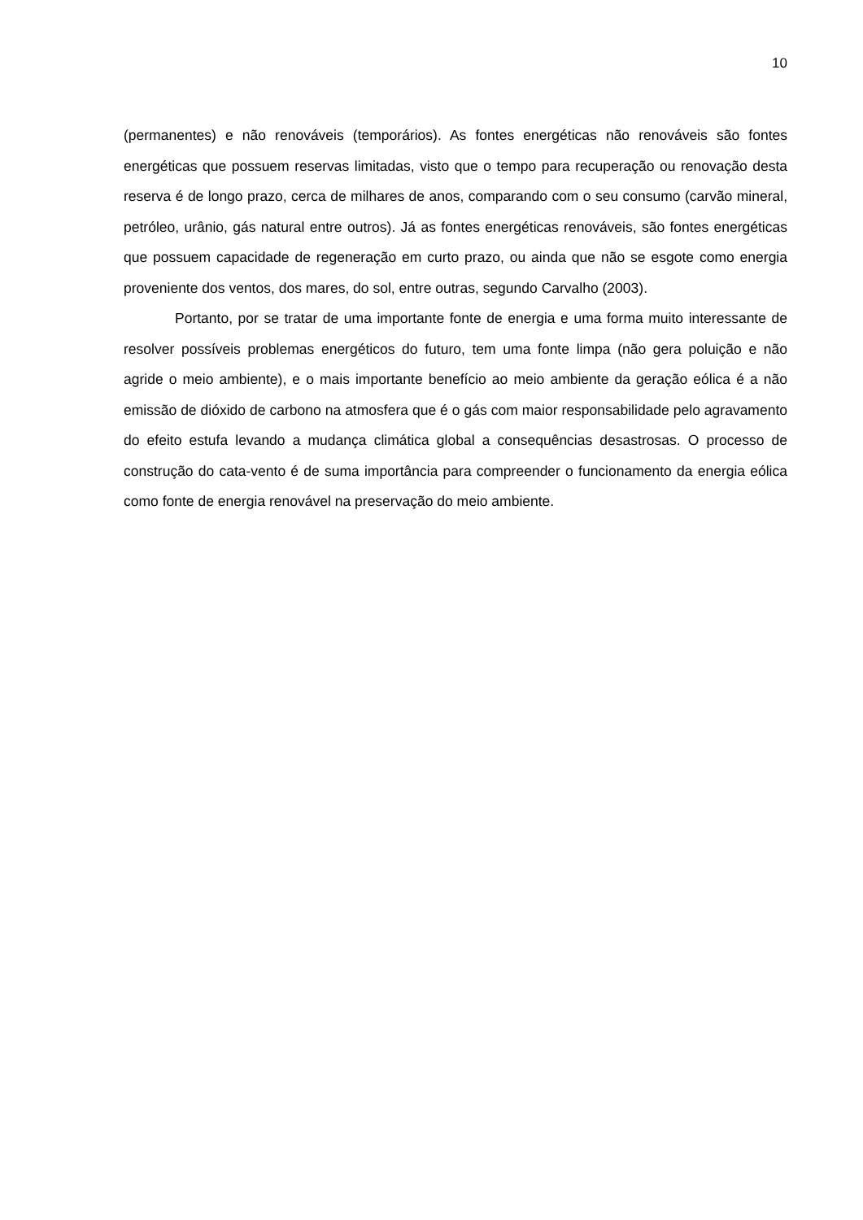10
(permanentes) e não renováveis (temporários). As fontes energéticas não renováveis são fontes energéticas que possuem reservas limitadas, visto que o tempo para recuperação ou renovação desta reserva é de longo prazo, cerca de milhares de anos, comparando com o seu consumo (carvão mineral, petróleo, urânio, gás natural entre outros). Já as fontes energéticas renováveis, são fontes energéticas que possuem capacidade de regeneração em curto prazo, ou ainda que não se esgote como energia proveniente dos ventos, dos mares, do sol, entre outras, segundo Carvalho (2003).
Portanto, por se tratar de uma importante fonte de energia e uma forma muito interessante de resolver possíveis problemas energéticos do futuro, tem uma fonte limpa (não gera poluição e não agride o meio ambiente), e o mais importante benefício ao meio ambiente da geração eólica é a não emissão de dióxido de carbono na atmosfera que é o gás com maior responsabilidade pelo agravamento do efeito estufa levando a mudança climática global a consequências desastrosas. O processo de construção do cata-vento é de suma importância para compreender o funcionamento da energia eólica como fonte de energia renovável na preservação do meio ambiente.